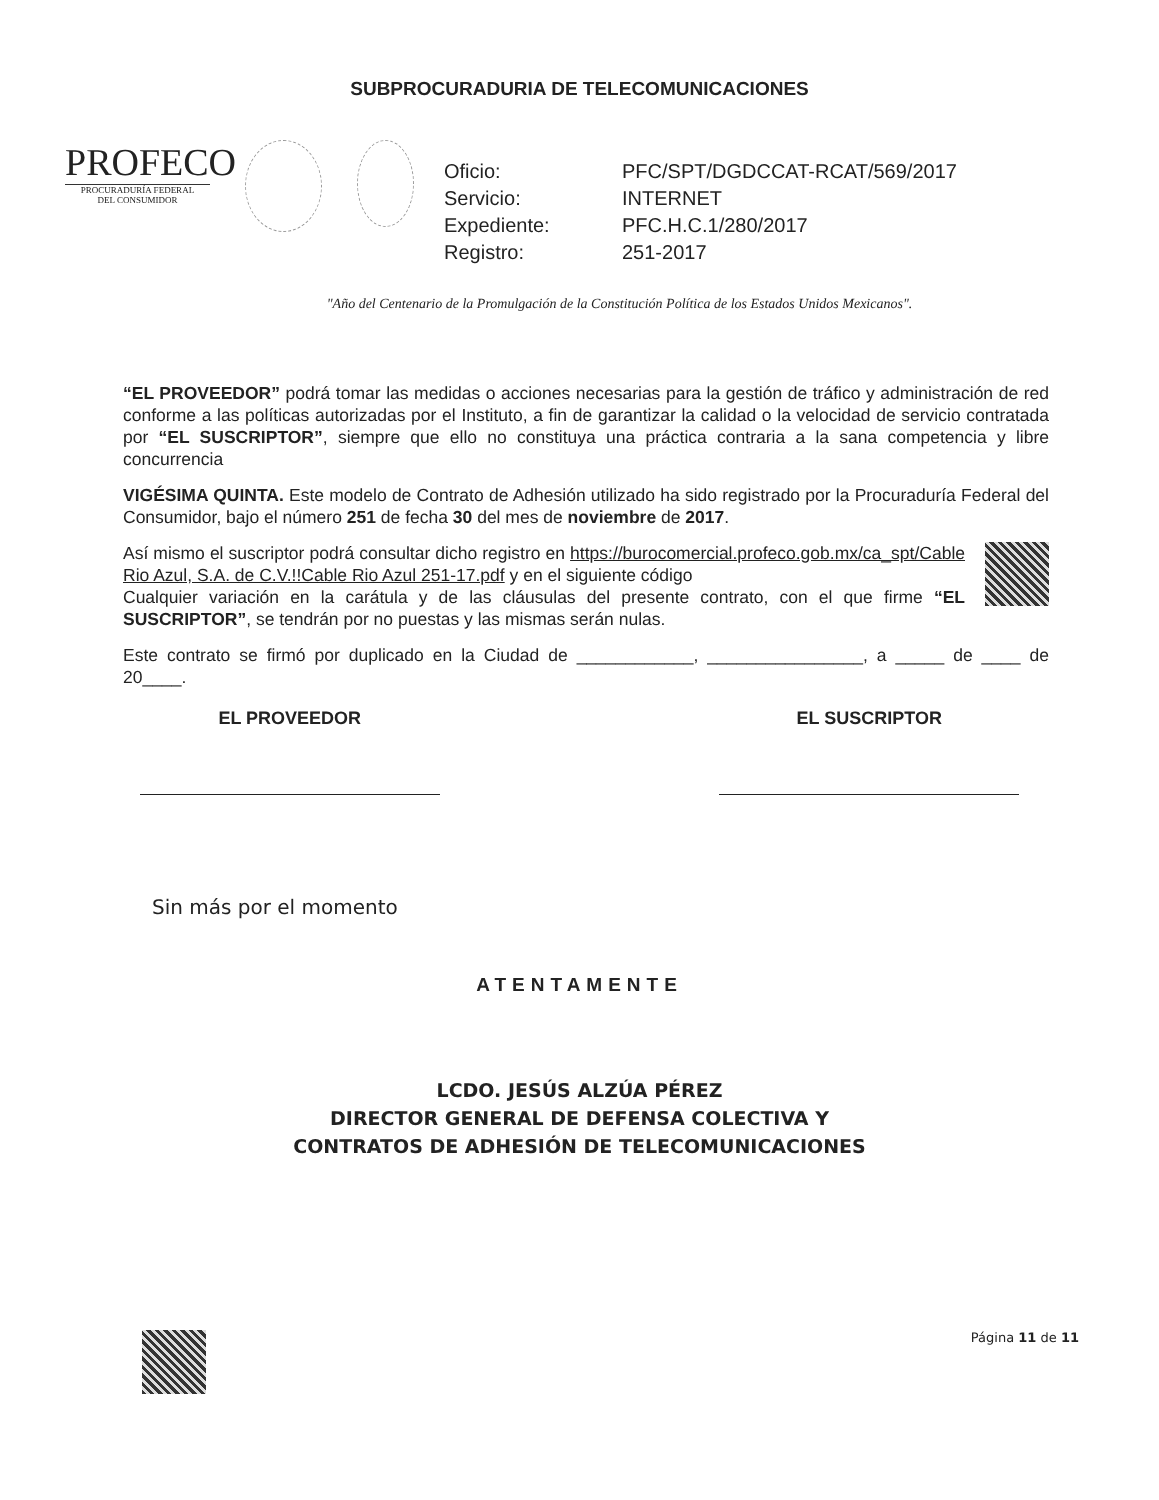SUBPROCURADURIA DE TELECOMUNICACIONES
PROFECO
PROCURADURÍA FEDERAL
DEL CONSUMIDOR
| Oficio: | PFC/SPT/DGDCCAT-RCAT/569/2017 |
| Servicio: | INTERNET |
| Expediente: | PFC.H.C.1/280/2017 |
| Registro: | 251-2017 |
"Año del Centenario de la Promulgación de la Constitución Política de los Estados Unidos Mexicanos".
“EL PROVEEDOR” podrá tomar las medidas o acciones necesarias para la gestión de tráfico y administración de red conforme a las políticas autorizadas por el Instituto, a fin de garantizar la calidad o la velocidad de servicio contratada por “EL SUSCRIPTOR”, siempre que ello no constituya una práctica contraria a la sana competencia y libre concurrencia
VIGÉSIMA QUINTA. Este modelo de Contrato de Adhesión utilizado ha sido registrado por la Procuraduría Federal del Consumidor, bajo el número 251 de fecha 30 del mes de noviembre de 2017.
Así mismo el suscriptor podrá consultar dicho registro en https://burocomercial.profeco.gob.mx/ca_spt/Cable Rio Azul, S.A. de C.V.!!Cable Rio Azul 251-17.pdf y en el siguiente código
Cualquier variación en la carátula y de las cláusulas del presente contrato, con el que firme “EL SUSCRIPTOR”, se tendrán por no puestas y las mismas serán nulas.
Este contrato se firmó por duplicado en la Ciudad de ____________, ________________, a _____ de ____ de 20____.
EL PROVEEDOR EL SUSCRIPTOR
Sin más por el momento
ATENTAMENTE
LCDO. JESÚS ALZÚA PÉREZ
DIRECTOR GENERAL DE DEFENSA COLECTIVA Y
CONTRATOS DE ADHESIÓN DE TELECOMUNICACIONES
Página 11 de 11